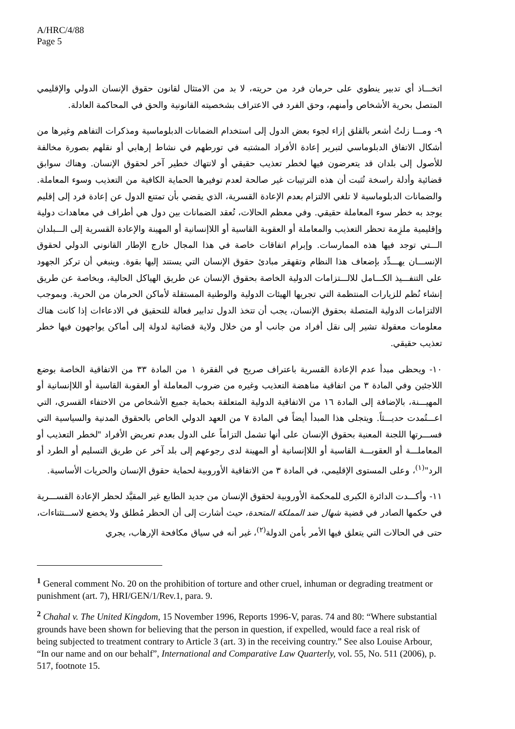A/HRC/4/88
Page 5
اتخـــاذ أي تدبير ينطوي على حرمان فرد من حريته، لا بد من الامتثال لقانون حقوق الإنسان الدولي والإقليمي المتصل بحرية الأشخاص وأمنهم، وحق الفرد في الاعتراف بشخصيته القانونية والحق في المحاكمة العادلة.
٩- ومـــا زلتُ أشعر بالقلق إزاء لجوء بعض الدول إلى استخدام الضمانات الدبلوماسية ومذكرات التفاهم وغيرها من أشكال الاتفاق الدبلوماسي لتبرير إعادة الأفراد المشتبه في تورطهم في نشاط إرهابي أو نقلهم بصورة مخالفة للأصول إلى بلدان قد يتعرضون فيها لخطر تعذيب حقيقي أو لانتهاك خطير آخر لحقوق الإنسان. وهناك سوابق قضائية وأدلة راسخة تُثبت أن هذه الترتيبات غير صالحة لعدم توفيرها الحماية الكافية من التعذيب وسوء المعاملة. والضمانات الدبلوماسية لا تلغي الالتزام بعدم الإعادة القسرية، الذي يقضي بأن تمتنع الدول عن إعادة فرد إلى إقليم يوجد به خطر سوء المعاملة حقيقي. وفي معظم الحالات، تُعقد الضمانات بين دول هي أطراف في معاهدات دولية وإقليمية ملزِمة تحظر التعذيب والمعاملة أو العقوبة القاسية أو اللاإنسانية أو المهينة والإعادة القسرية إلى الـــبلدان الـــتي توجد فيها هذه الممارسات. وإبرام اتفاقات خاصة في هذا المجال خارج الإطار القانوني الدولي لحقوق الإنســـان يهـــدِّد بإضعاف هذا النظام وتقهقر مبادئ حقوق الإنسان التي يستند إليها بقوة. وينبغي أن تركز الجهود على التنفـــيذ الكـــامل للالـــتزامات الدولية الخاصة بحقوق الإنسان عن طريق الهياكل الحالية، وبخاصة عن طريق إنشاء نُظم للزيارات المنتظمة التي تجريها الهيئات الدولية والوطنية المستقلة لأماكن الحرمان من الحرية. وبموجب الالتزامات الدولية المتصلة بحقوق الإنسان، يجب أن تتخذ الدول تدابير فعالة للتحقيق في الادعاءات إذا كانت هناك معلومات معقولة تشير إلى نقل أفراد من جانب أو من خلال ولاية قضائية لدولة إلى أماكن يواجهون فيها خطر تعذيب حقيقي.
١٠- ويحظى مبدأ عدم الإعادة القسرية باعتراف صريح في الفقرة ١ من المادة ٣٣ من الاتفاقية الخاصة بوضع اللاجئين وفي المادة ٣ من اتفاقية مناهضة التعذيب وغيره من ضروب المعاملة أو العقوبة القاسية أو اللاإنسانية أو المهيـــنة، بالإضافة إلى المادة ١٦ من الاتفاقية الدولية المتعلقة بحماية جميع الأشخاص من الاختفاء القسري، التي اعـــتُمدت حديـــثاً. ويتجلى هذا المبدأ أيضاً في المادة ٧ من العهد الدولي الخاص بالحقوق المدنية والسياسية التي فســـرتها اللجنة المعنية بحقوق الإنسان على أنها تشمل التزاماً على الدول بعدم تعريض الأفراد "لخطر التعذيب أو المعاملـــة أو العقوبـــة القاسية أو اللاإنسانية أو المهينة لدى رجوعهم إلى بلد آخر عن طريق التسليم أو الطرد أو الرد"<sup>(١)</sup>، وعلى المستوى الإقليمي، في المادة ٣ من الاتفاقية الأوروبية لحماية حقوق الإنسان والحريات الأساسية.
١١- وأكـــدت الدائرة الكبرى للمحكمة الأوروبية لحقوق الإنسان من جديد الطابع غير المقيَّد لحظر الإعادة القســـرية في حكمها الصادر في قضية شهال ضد المملكة المتحدة، حيث أشارت إلى أن الحظر مُطلق ولا يخضع لاســـتثناءات، حتى في الحالات التي يتعلق فيها الأمر بأمن الدولة<sup>(٢)</sup>، غير أنه في سياق مكافحة الإرهاب، يجري
<sup>1</sup> General comment No. 20 on the prohibition of torture and other cruel, inhuman or degrading treatment or punishment (art. 7), HRI/GEN/1/Rev.1, para. 9.
<sup>2</sup> Chahal v. The United Kingdom, 15 November 1996, Reports 1996-V, paras. 74 and 80: “Where substantial grounds have been shown for believing that the person in question, if expelled, would face a real risk of being subjected to treatment contrary to Article 3 (art. 3) in the receiving country.” See also Louise Arbour, “In our name and on our behalf”, International and Comparative Law Quarterly, vol. 55, No. 511 (2006), p. 517, footnote 15.